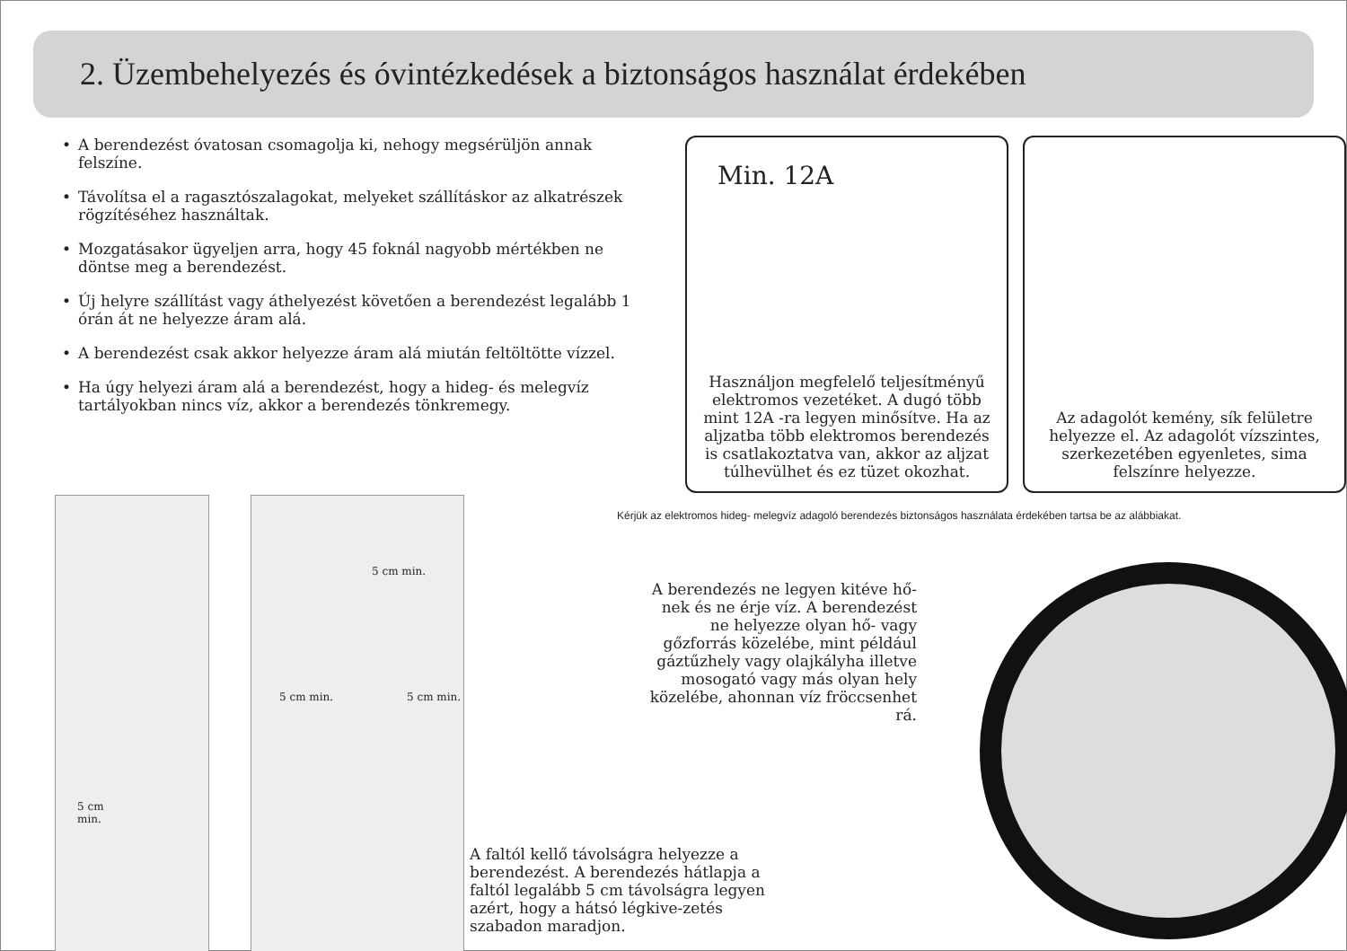2. Üzembehelyezés és óvintézkedések a biztonságos használat érdekében
• A berendezést óvatosan csomagolja ki, nehogy megsérüljön annak felszíne.
• Távolítsa el a ragasztószalagokat, melyeket szállításkor az alkatrészek rögzítéséhez használtak.
• Mozgatásakor ügyeljen arra, hogy 45 foknál nagyobb mértékben ne döntse meg a berendezést.
• Új helyre szállítást vagy áthelyezést követően a berendezést legalább 1 órán át ne helyezze áram alá.
• A berendezést csak akkor helyezze áram alá miután feltöltötte vízzel.
• Ha úgy helyezi áram alá a berendezést, hogy a hideg- és melegvíz tartályokban nincs víz, akkor a berendezés tönkremegy.
Min. 12A
Használjon megfelelő teljesítményű elektromos vezetéket. A dugó több mint 12A -ra legyen minősítve. Ha az aljzatba több elektromos berendezés is csatlakoztatva van, akkor az aljzat túlhevülhet és ez tüzet okozhat.
Az adagolót kemény, sík felületre helyezze el. Az adagolót vízszintes, szerkezetében egyenletes, sima felszínre helyezze.
Kérjük az elektromos hideg- melegvíz adagoló berendezés biztonságos használata érdekében tartsa be az alábbiakat.
5 cm
min.
5 cm min.
5 cm min. 5 cm min.
A berendezés ne legyen kitéve hő-nek és ne érje víz. A berendezést ne helyezze olyan hő- vagy gőzforrás közelébe, mint például gáztűzhely vagy olajkályha illetve mosogató vagy más olyan hely közelébe, ahonnan víz fröccsenhet rá.
A faltól kellő távolságra helyezze a berendezést. A berendezés hátlapja a faltól legalább 5 cm távolságra legyen azért, hogy a hátsó légkive-zetés szabadon maradjon.